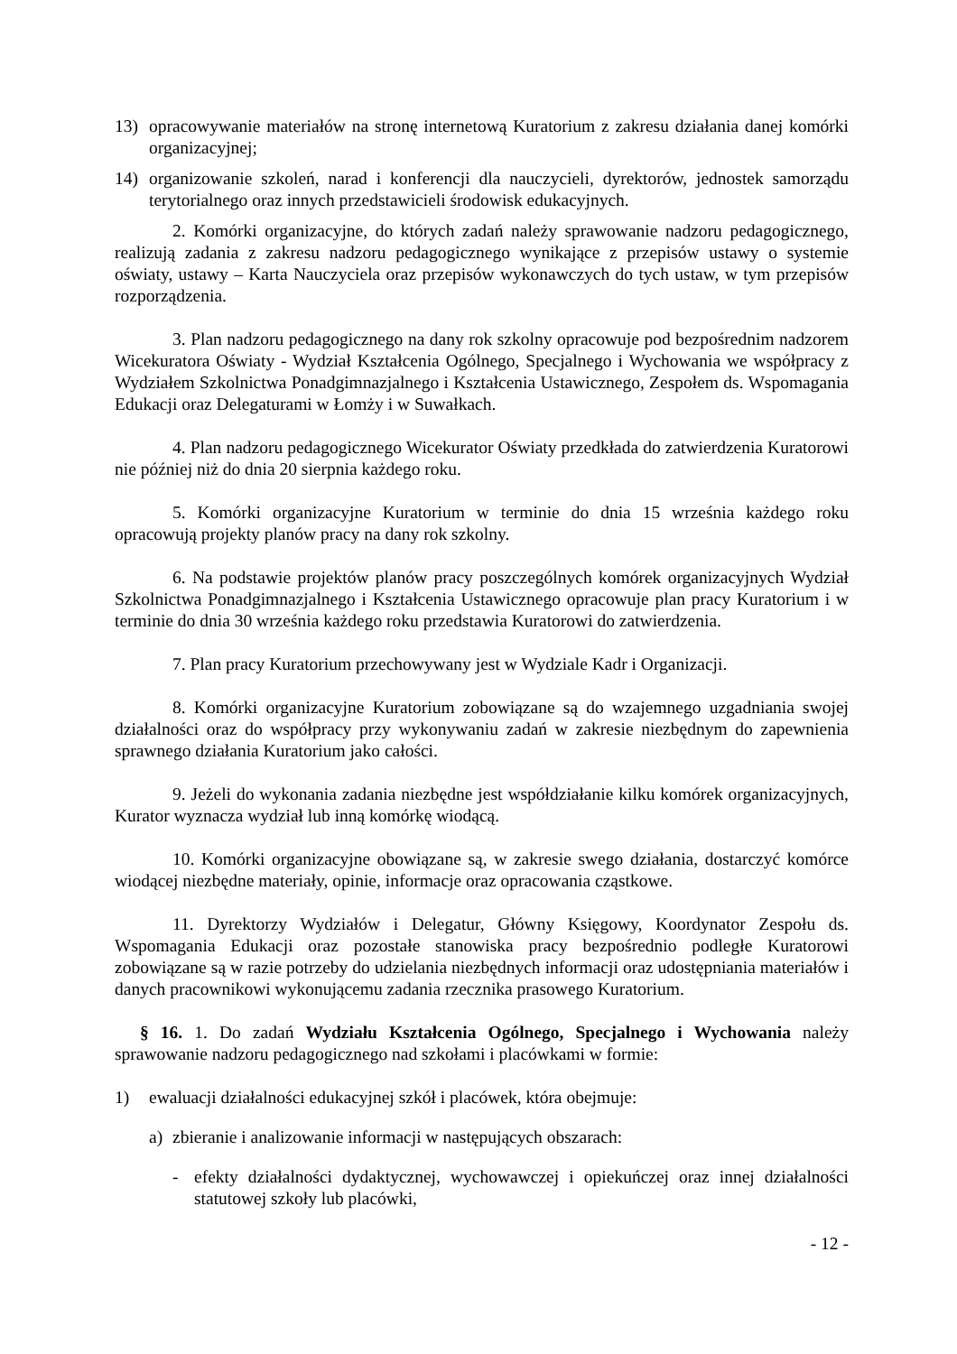13) opracowywanie materiałów na stronę internetową Kuratorium z zakresu działania danej komórki organizacyjnej;
14) organizowanie szkoleń, narad i konferencji dla nauczycieli, dyrektorów, jednostek samorządu terytorialnego oraz innych przedstawicieli środowisk edukacyjnych.
2. Komórki organizacyjne, do których zadań należy sprawowanie nadzoru pedagogicznego, realizują zadania z zakresu nadzoru pedagogicznego wynikające z przepisów ustawy o systemie oświaty, ustawy – Karta Nauczyciela oraz przepisów wykonawczych do tych ustaw, w tym przepisów rozporządzenia.
3. Plan nadzoru pedagogicznego na dany rok szkolny opracowuje pod bezpośrednim nadzorem Wicekuratora Oświaty - Wydział Kształcenia Ogólnego, Specjalnego i Wychowania we współpracy z Wydziałem Szkolnictwa Ponadgimnazjalnego i Kształcenia Ustawicznego, Zespołem ds. Wspomagania Edukacji oraz Delegaturami w Łomży i w Suwałkach.
4. Plan nadzoru pedagogicznego Wicekurator Oświaty przedkłada do zatwierdzenia Kuratorowi nie później niż do dnia 20 sierpnia każdego roku.
5. Komórki organizacyjne Kuratorium w terminie do dnia 15 września każdego roku opracowują projekty planów pracy na dany rok szkolny.
6. Na podstawie projektów planów pracy poszczególnych komórek organizacyjnych Wydział Szkolnictwa Ponadgimnazjalnego i Kształcenia Ustawicznego opracowuje plan pracy Kuratorium i w terminie do dnia 30 września każdego roku przedstawia Kuratorowi do zatwierdzenia.
7. Plan pracy Kuratorium przechowywany jest w Wydziale Kadr i Organizacji.
8. Komórki organizacyjne Kuratorium zobowiązane są do wzajemnego uzgadniania swojej działalności oraz do współpracy przy wykonywaniu zadań w zakresie niezbędnym do zapewnienia sprawnego działania Kuratorium jako całości.
9. Jeżeli do wykonania zadania niezbędne jest współdziałanie kilku komórek organizacyjnych, Kurator wyznacza wydział lub inną komórkę wiodącą.
10. Komórki organizacyjne obowiązane są, w zakresie swego działania, dostarczyć komórce wiodącej niezbędne materiały, opinie, informacje oraz opracowania cząstkowe.
11. Dyrektorzy Wydziałów i Delegatur, Główny Księgowy, Koordynator Zespołu ds. Wspomagania Edukacji oraz pozostałe stanowiska pracy bezpośrednio podległe Kuratorowi zobowiązane są w razie potrzeby do udzielania niezbędnych informacji oraz udostępniania materiałów i danych pracownikowi wykonującemu zadania rzecznika prasowego Kuratorium.
§ 16. 1. Do zadań Wydziału Kształcenia Ogólnego, Specjalnego i Wychowania należy sprawowanie nadzoru pedagogicznego nad szkołami i placówkami w formie:
1) ewaluacji działalności edukacyjnej szkół i placówek, która obejmuje:
a) zbieranie i analizowanie informacji w następujących obszarach:
- efekty działalności dydaktycznej, wychowawczej i opiekuńczej oraz innej działalności statutowej szkoły lub placówki,
- 12 -